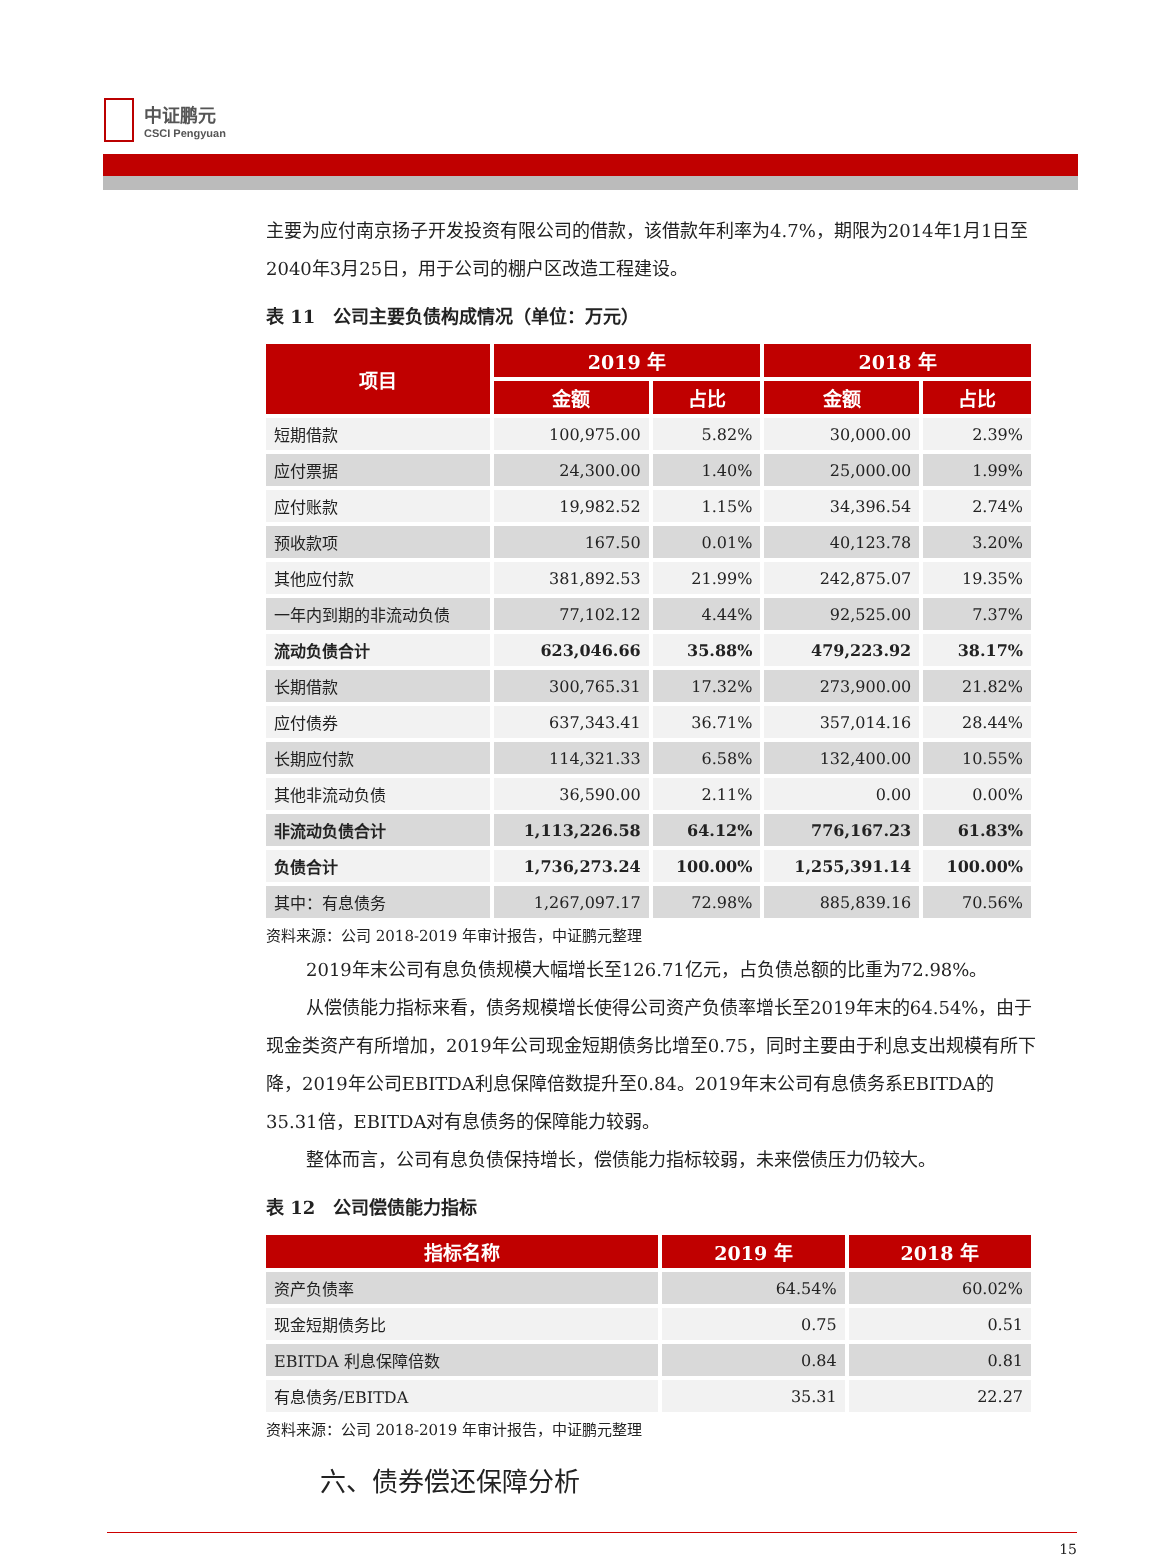中证鹏元
CSCI Pengyuan
主要为应付南京扬子开发投资有限公司的借款，该借款年利率为4.7%，期限为2014年1月1日至2040年3月25日，用于公司的棚户区改造工程建设。
表 11　公司主要负债构成情况（单位：万元）
| 项目 | 2019 年 | | 2018 年 | |
| --- | --- | --- | --- | --- |
| | 金额 | 占比 | 金额 | 占比 |
| 短期借款 | 100,975.00 | 5.82% | 30,000.00 | 2.39% |
| 应付票据 | 24,300.00 | 1.40% | 25,000.00 | 1.99% |
| 应付账款 | 19,982.52 | 1.15% | 34,396.54 | 2.74% |
| 预收款项 | 167.50 | 0.01% | 40,123.78 | 3.20% |
| 其他应付款 | 381,892.53 | 21.99% | 242,875.07 | 19.35% |
| 一年内到期的非流动负债 | 77,102.12 | 4.44% | 92,525.00 | 7.37% |
| 流动负债合计 | 623,046.66 | 35.88% | 479,223.92 | 38.17% |
| 长期借款 | 300,765.31 | 17.32% | 273,900.00 | 21.82% |
| 应付债券 | 637,343.41 | 36.71% | 357,014.16 | 28.44% |
| 长期应付款 | 114,321.33 | 6.58% | 132,400.00 | 10.55% |
| 其他非流动负债 | 36,590.00 | 2.11% | 0.00 | 0.00% |
| 非流动负债合计 | 1,113,226.58 | 64.12% | 776,167.23 | 61.83% |
| 负债合计 | 1,736,273.24 | 100.00% | 1,255,391.14 | 100.00% |
| 其中：有息债务 | 1,267,097.17 | 72.98% | 885,839.16 | 70.56% |
资料来源：公司 2018-2019 年审计报告，中证鹏元整理
2019年末公司有息负债规模大幅增长至126.71亿元，占负债总额的比重为72.98%。
从偿债能力指标来看，债务规模增长使得公司资产负债率增长至2019年末的64.54%，由于现金类资产有所增加，2019年公司现金短期债务比增至0.75，同时主要由于利息支出规模有所下降，2019年公司EBITDA利息保障倍数提升至0.84。2019年末公司有息债务系EBITDA的35.31倍，EBITDA对有息债务的保障能力较弱。
整体而言，公司有息负债保持增长，偿债能力指标较弱，未来偿债压力仍较大。
表 12　公司偿债能力指标
| 指标名称 | 2019 年 | 2018 年 |
| --- | --- | --- |
| 资产负债率 | 64.54% | 60.02% |
| 现金短期债务比 | 0.75 | 0.51 |
| EBITDA 利息保障倍数 | 0.84 | 0.81 |
| 有息债务/EBITDA | 35.31 | 22.27 |
资料来源：公司 2018-2019 年审计报告，中证鹏元整理
六、债券偿还保障分析
15